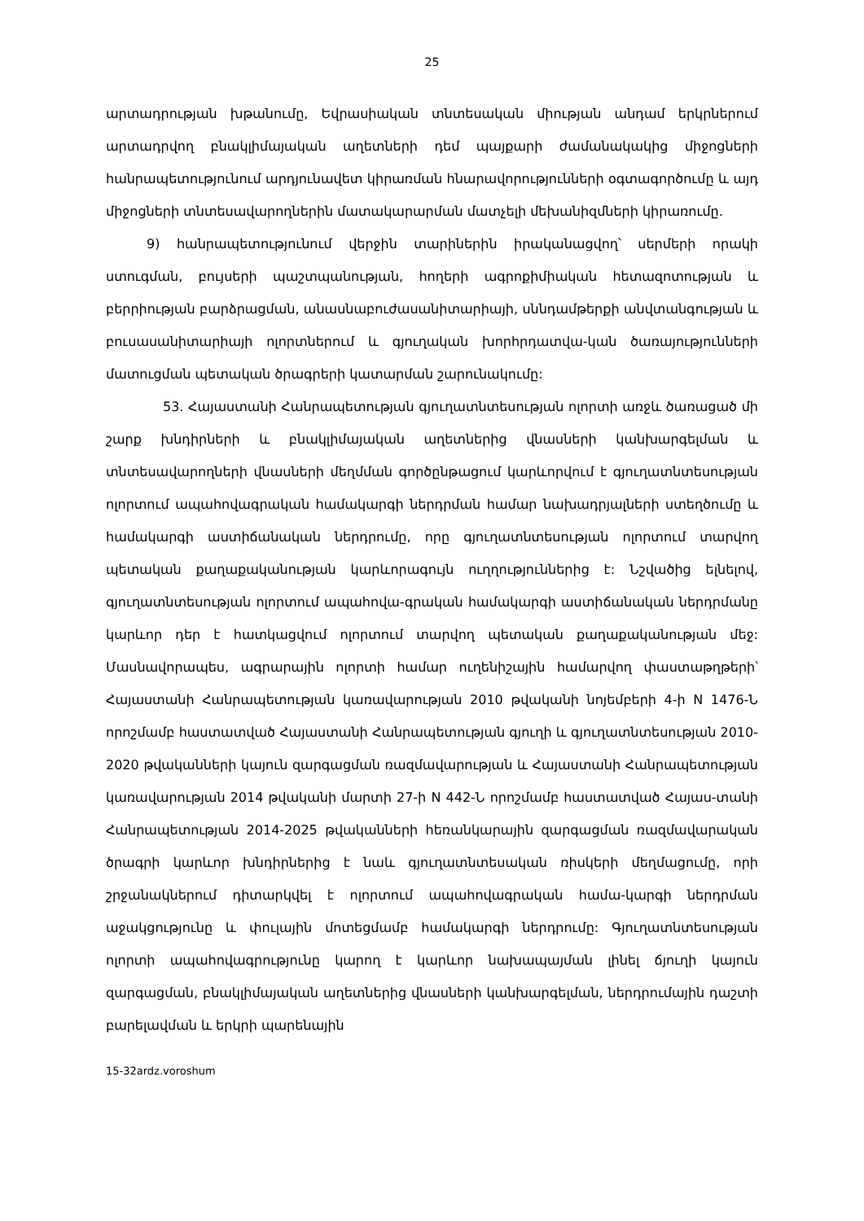25
արտադրության խթանումը, Եվրասիական տնտեսական միության անդամ երկրներում արտադրվող բնակլիմայական աղետների դեմ պայքարի ժամանակակից միջոցների հանրապետությունում արդյունավետ կիրառման հնարավորությունների օգտագործումը և այդ միջոցների տնտեսավարողներին մատակարարման մատչելի մեխանիզմների կիրառումը.
9) հանրապետությունում վերջին տարիներին իրականացվող՝ սերմերի որակի ստուգման, բույսերի պաշտպանության, հողերի ագրոքիմիական հետազոտության և բերրիության բարձրացման, անասնաբուժասանիտարիայի, սննդամթերքի անվտանգության և բուսասանիտարիայի ոլորտներում և գյուղական խորհրդատվա-կան ծառայությունների մատուցման պետական ծրագրերի կատարման շարունակումը:
53. Հայաստանի Հանրապետության գյուղատնտեսության ոլորտի առջև ծառացած մի շարք խնդիրների և բնակլիմայական աղետներից վնասների կանխարգելման և տնտեսավարողների վնասների մեղմման գործընթացում կարևորվում է գյուղատնտեսության ոլորտում ապահովագրական համակարգի ներդրման համար նախադրյալների ստեղծումը և համակարգի աստիճանական ներդրումը, որը գյուղատնտեսության ոլորտում տարվող պետական քաղաքականության կարևորագույն ուղղություններից է: Նշվածից ելնելով, գյուղատնտեսության ոլորտում ապահովա-գրական համակարգի աստիճանական ներդրմանը կարևոր դեր է հատկացվում ոլորտում տարվող պետական քաղաքականության մեջ: Մասնավորապես, ագրարային ոլորտի համար ուղենիշային համարվող փաստաթղթերի՝ Հայաստանի Հանրապետության կառավարության 2010 թվականի նոյեմբերի 4-ի N 1476-Ն որոշմամբ հաստատված Հայաստանի Հանրապետության գյուղի և գյուղատնտեսության 2010-2020 թվականների կայուն զարգացման ռազմավարության և Հայաստանի Հանրապետության կառավարության 2014 թվականի մարտի 27-ի N 442-Ն որոշմամբ հաստատված Հայաս-տանի Հանրապետության 2014-2025 թվականների հեռանկարային զարգացման ռազմավարական ծրագրի կարևոր խնդիրներից է նաև գյուղատնտեսական ռիսկերի մեղմացումը, որի շրջանակներում դիտարկվել է ոլորտում ապահովագրական համա-կարգի ներդրման աջակցությունը և փուլային մոտեցմամբ համակարգի ներդրումը: Գյուղատնտեսության ոլորտի ապահովագրությունը կարող է կարևոր նախապայման լինել ճյուղի կայուն զարգացման, բնակլիմայական աղետներից վնասների կանխարգելման, ներդրումային դաշտի բարելավման և երկրի պարենային
15-32ardz.voroshum